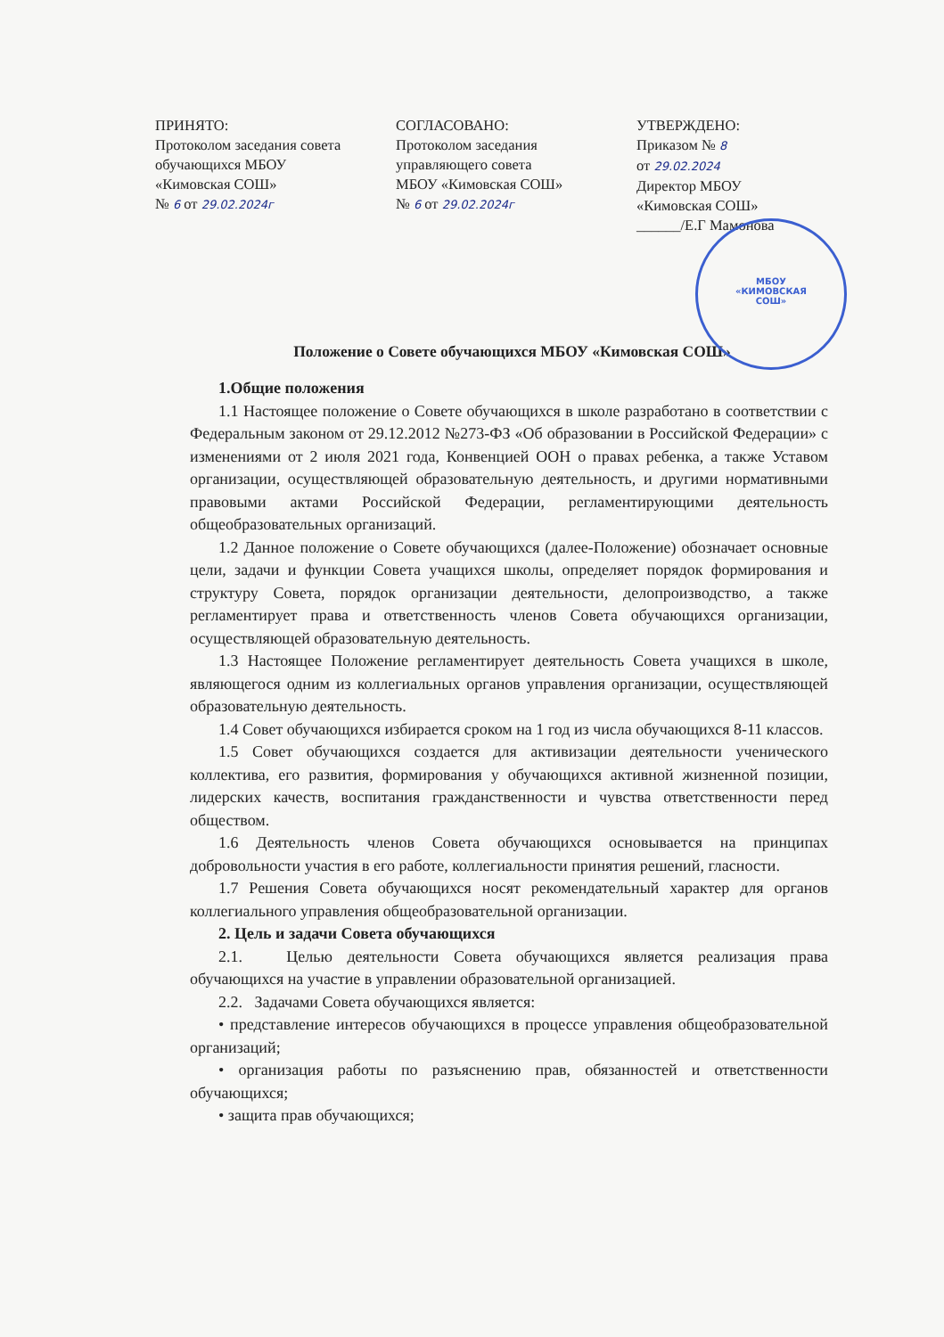МБОУ
«КИМОВСКАЯ
СОШ»
ПРИНЯТО:
Протоколом заседания совета
обучающихся МБОУ
«Кимовская СОШ»
№ 6 от 29.02.2024г
СОГЛАСОВАНО:
Протоколом заседания
управляющего совета
МБОУ «Кимовская СОШ»
№ 6 от 29.02.2024г
УТВЕРЖДЕНО:
Приказом № 8
от 29.02.2024
Директор МБОУ
«Кимовская СОШ»
______/Е.Г Мамонова
Положение о Совете обучающихся МБОУ «Кимовская СОШ»
1.Общие положения
1.1 Настоящее положение о Совете обучающихся в школе разработано в соответствии с Федеральным законом от 29.12.2012 №273-ФЗ «Об образовании в Российской Федерации» с изменениями от 2 июля 2021 года, Конвенцией ООН о правах ребенка, а также Уставом организации, осуществляющей образовательную деятельность, и другими нормативными правовыми актами Российской Федерации, регламентирующими деятельность общеобразовательных организаций.
1.2 Данное положение о Совете обучающихся (далее-Положение) обозначает основные цели, задачи и функции Совета учащихся школы, определяет порядок формирования и структуру Совета, порядок организации деятельности, делопроизводство, а также регламентирует права и ответственность членов Совета обучающихся организации, осуществляющей образовательную деятельность.
1.3 Настоящее Положение регламентирует деятельность Совета учащихся в школе, являющегося одним из коллегиальных органов управления организации, осуществляющей образовательную деятельность.
1.4 Совет обучающихся избирается сроком на 1 год из числа обучающихся 8-11 классов.
1.5 Совет обучающихся создается для активизации деятельности ученического коллектива, его развития, формирования у обучающихся активной жизненной позиции, лидерских качеств, воспитания гражданственности и чувства ответственности перед обществом.
1.6 Деятельность членов Совета обучающихся основывается на принципах добровольности участия в его работе, коллегиальности принятия решений, гласности.
1.7 Решения Совета обучающихся носят рекомендательный характер для органов коллегиального управления общеобразовательной организации.
2. Цель и задачи Совета обучающихся
2.1. Целью деятельности Совета обучающихся является реализация права обучающихся на участие в управлении образовательной организацией.
2.2. Задачами Совета обучающихся является:
• представление интересов обучающихся в процессе управления общеобразовательной организаций;
• организация работы по разъяснению прав, обязанностей и ответственности обучающихся;
• защита прав обучающихся;